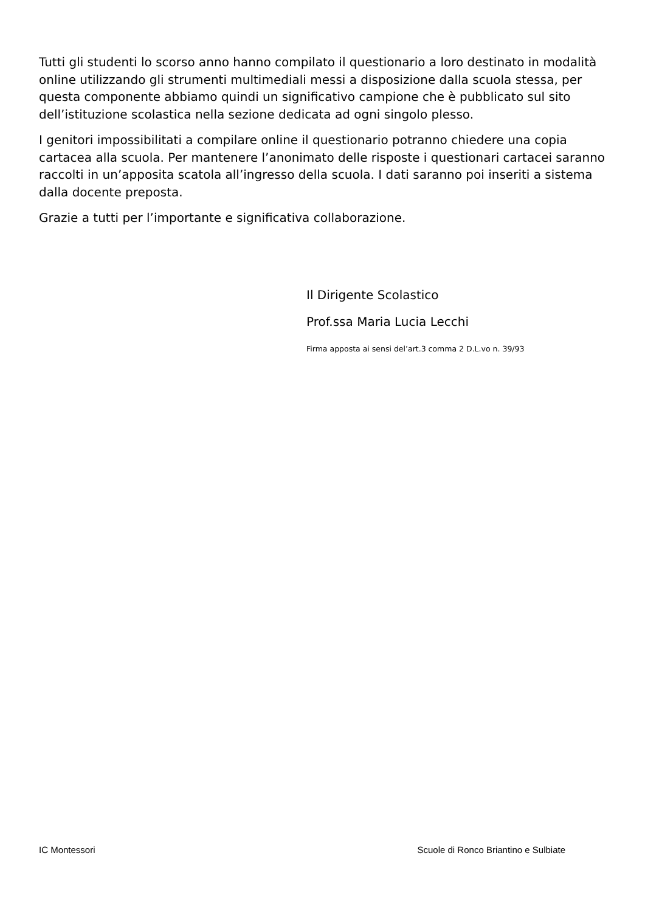Tutti gli studenti lo scorso anno hanno compilato il questionario a loro destinato in modalità online utilizzando gli strumenti multimediali messi a disposizione dalla scuola stessa, per questa componente abbiamo quindi un significativo campione che è pubblicato sul sito dell’istituzione scolastica nella sezione dedicata ad ogni singolo plesso.
I genitori impossibilitati a compilare online il questionario potranno chiedere una copia cartacea alla scuola. Per mantenere l’anonimato delle risposte i questionari cartacei saranno raccolti in un’apposita scatola all’ingresso della scuola. I dati saranno poi inseriti a sistema dalla docente preposta.
Grazie a tutti per l’importante e significativa collaborazione.
Il Dirigente Scolastico
Prof.ssa Maria Lucia Lecchi
Firma apposta ai sensi del’art.3 comma 2 D.L.vo n. 39/93
IC Montessori Scuole di Ronco Briantino e Sulbiate